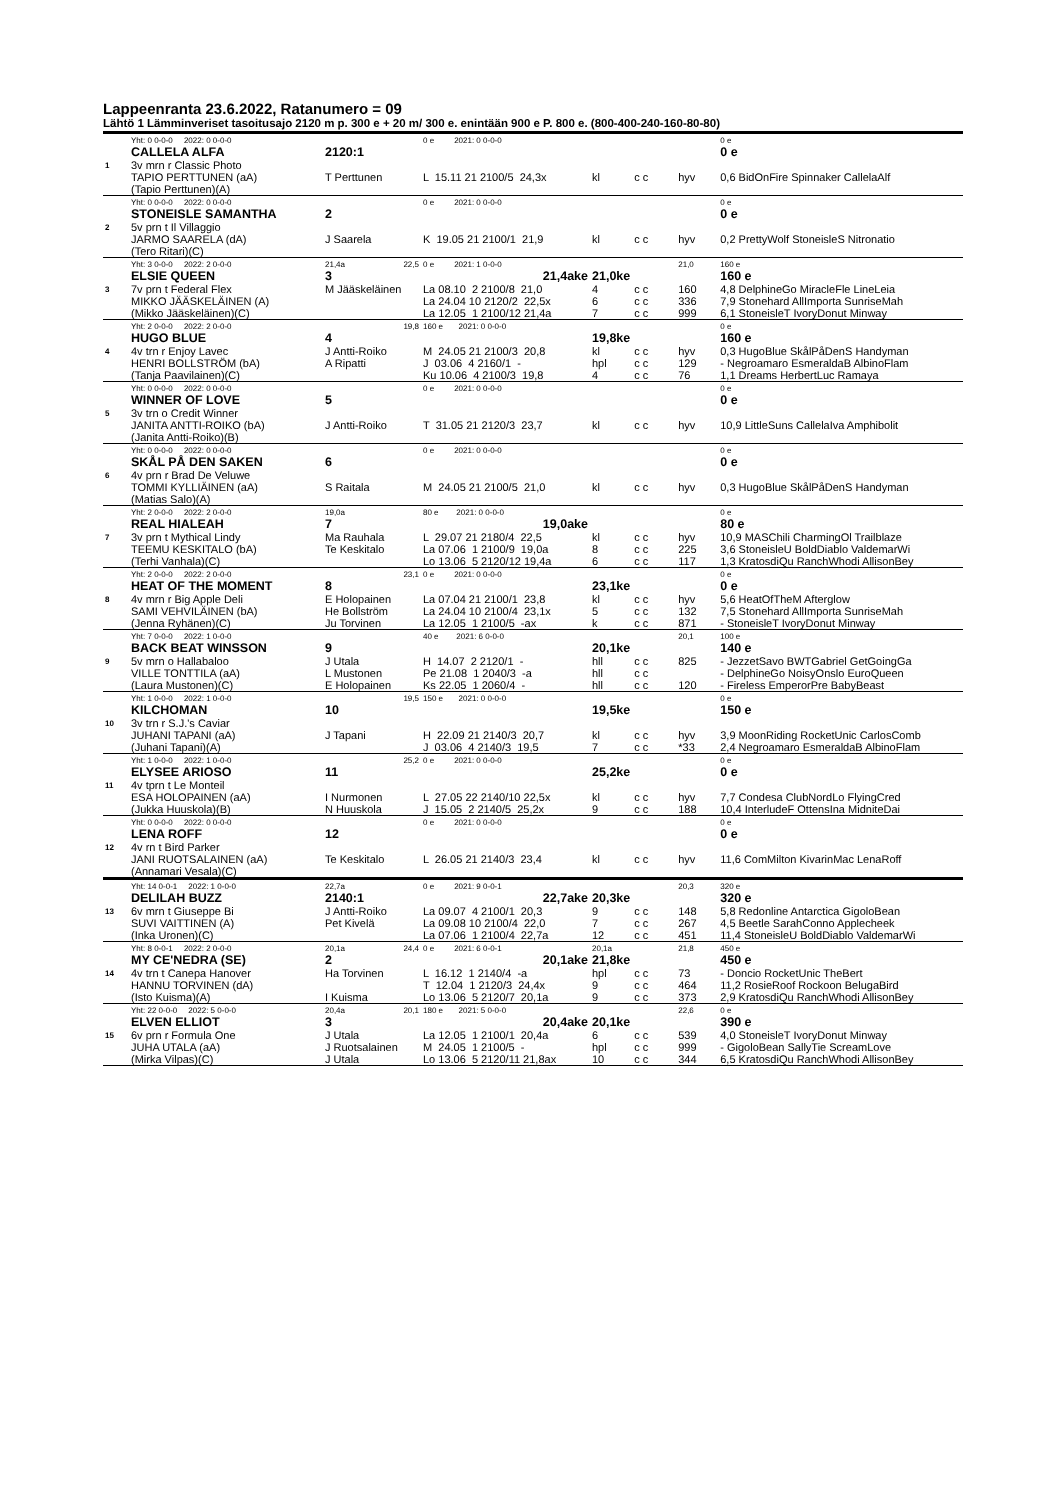Lappeenranta 23.6.2022, Ratanumero = 09
Lähtö 1 Lämminveriset tasoitusajo 2120 m p. 300 e + 20 m/ 300 e. enintään 900 e P. 800 e. (800-400-240-160-80-80)
| 1 | Yht: 0 0-0-0 2022: 0 0-0-0 | | | 0 e 2021: 0 0-0-0 | | | | 0 e |
| | CALLELA ALFA | 2120:1 | | | | | | 0 e |
| | 3v mrn r Classic Photo | | | | | | | |
| | TAPIO PERTTUNEN (aA) | T Perttunen | | L 15.11 21 2100/5 24,3x | kl | c c | hyv | 0,6 BidOnFire Spinnaker CallelaAlf |
| | (Tapio Perttunen)(A) | | | | | | | |
| 2 | Yht: 0 0-0-0 2022: 0 0-0-0 | | | 0 e 2021: 0 0-0-0 | | | | 0 e |
| | STONEISLE SAMANTHA | 2 | | | | | | 0 e |
| | 5v prn t Il Villaggio | | | | | | | |
| | JARMO SAARELA (dA) | J Saarela | | K 19.05 21 2100/1 21,9 | kl | c c | hyv | 0,2 PrettyWolf StoneisleS Nitronatio |
| | (Tero Ritari)(C) | | | | | | | |
| 3 | Yht: 3 0-0-0 2022: 2 0-0-0 | 21,4a | 22,5 | 0 e 2021: 1 0-0-0 | | | 21,0 | 160 e |
| | ELSIE QUEEN | 3 | | 21,4ake | 21,0ke | | | 160 e |
| | 7v prn t Federal Flex | M Jääskeläinen | | La 08.10 2 2100/8 21,0 | 4 | c c | 160 | 4,8 DelphineGo MiracleFle LineLeia |
| | MIKKO JÄÄSKELÄINEN (A) | | | La 24.04 10 2120/2 22,5x | 6 | c c | 336 | 7,9 Stonehard AllImporta SunriseMah |
| | (Mikko Jääskeläinen)(C) | | | La 12.05 1 2100/12 21,4a | 7 | c c | 999 | 6,1 StoneisleT IvoryDonut Minway |
| 4 | Yht: 2 0-0-0 2022: 2 0-0-0 | | 19,8 | 160 e 2021: 0 0-0-0 | | | | 0 e |
| | HUGO BLUE | 4 | | | 19,8ke | | | 160 e |
| | 4v trn r Enjoy Lavec | J Antti-Roiko | | M 24.05 21 2100/3 20,8 | kl | c c | hyv | 0,3 HugoBlue SkålPåDenS Handyman |
| | HENRI BOLLSTRÖM (bA) | A Ripatti | | J 03.06 4 2160/1 - | hpl | c c | 129 | - Negroamaro EsmeraldaB AlbinoFlam |
| | (Tanja Paavilainen)(C) | | | Ku 10.06 4 2100/3 19,8 | 4 | c c | 76 | 1,1 Dreams HerbertLuc Ramaya |
| 5 | Yht: 0 0-0-0 2022: 0 0-0-0 | | | 0 e 2021: 0 0-0-0 | | | | 0 e |
| | WINNER OF LOVE | 5 | | | | | | 0 e |
| | 3v trn o Credit Winner | | | | | | | |
| | JANITA ANTTI-ROIKO (bA) | J Antti-Roiko | | T 31.05 21 2120/3 23,7 | kl | c c | hyv | 10,9 LittleSuns CallelaIva Amphibolit |
| | (Janita Antti-Roiko)(B) | | | | | | | |
| 6 | Yht: 0 0-0-0 2022: 0 0-0-0 | | | 0 e 2021: 0 0-0-0 | | | | 0 e |
| | SKÅL PÅ DEN SAKEN | 6 | | | | | | 0 e |
| | 4v prn r Brad De Veluwe | | | | | | | |
| | TOMMI KYLLIÄINEN (aA) | S Raitala | | M 24.05 21 2100/5 21,0 | kl | c c | hyv | 0,3 HugoBlue SkålPåDenS Handyman |
| | (Matias Salo)(A) | | | | | | | |
| 7 | Yht: 2 0-0-0 2022: 2 0-0-0 | 19,0a | | 80 e 2021: 0 0-0-0 | | | | 0 e |
| | REAL HIALEAH | 7 | | 19,0ake | | | | 80 e |
| | 3v prn t Mythical Lindy | Ma Rauhala | | L 29.07 21 2180/4 22,5 | kl | c c | hyv | 10,9 MASChili CharmingOl Trailblaze |
| | TEEMU KESKITALO (bA) | Te Keskitalo | | La 07.06 1 2100/9 19,0a | 8 | c c | 225 | 3,6 StoneisleU BoldDiablo ValdemarWi |
| | (Terhi Vanhala)(C) | | | Lo 13.06 5 2120/12 19,4a | 6 | c c | 117 | 1,3 KratosdiQu RanchWhodi AllisonBey |
| 8 | Yht: 2 0-0-0 2022: 2 0-0-0 | | 23,1 | 0 e 2021: 0 0-0-0 | | | | 0 e |
| | HEAT OF THE MOMENT | 8 | | | 23,1ke | | | 0 e |
| | 4v mrn r Big Apple Deli | E Holopainen | | La 07.04 21 2100/1 23,8 | kl | c c | hyv | 5,6 HeatOfTheM Afterglow |
| | SAMI VEHVILÄINEN (bA) | He Bollström | | La 24.04 10 2100/4 23,1x | 5 | c c | 132 | 7,5 Stonehard AllImporta SunriseMah |
| | (Jenna Ryhänen)(C) | Ju Torvinen | | La 12.05 1 2100/5 -ax | k | c c | 871 | - StoneisleT IvoryDonut Minway |
| 9 | Yht: 7 0-0-0 2022: 1 0-0-0 | | | 40 e 2021: 6 0-0-0 | | | 20,1 | 100 e |
| | BACK BEAT WINSSON | 9 | | | 20,1ke | | | 140 e |
| | 5v mrn o Hallabaloo | J Utala | | H 14.07 2 2120/1 - | hll | c c | 825 | - JezzetSavo BWTGabriel GetGoingGa |
| | VILLE TONTTILA (aA) | L Mustonen | | Pe 21.08 1 2040/3 -a | hll | c c | | - DelphineGo NoisyOnslo EuroQueen |
| | (Laura Mustonen)(C) | E Holopainen | | Ks 22.05 1 2060/4 - | hll | c c | 120 | - Fireless EmperorPre BabyBeast |
| 10 | Yht: 1 0-0-0 2022: 1 0-0-0 | | 19,5 | 150 e 2021: 0 0-0-0 | | | | 0 e |
| | KILCHOMAN | 10 | | | 19,5ke | | | 150 e |
| | 3v trn r S.J.'s Caviar | | | | | | | |
| | JUHANI TAPANI (aA) | J Tapani | | H 22.09 21 2140/3 20,7 | kl | c c | hyv | 3,9 MoonRiding RocketUnic CarlosComb |
| | (Juhani Tapani)(A) | | | J 03.06 4 2140/3 19,5 | 7 | c c | *33 | 2,4 Negroamaro EsmeraldaB AlbinoFlam |
| 11 | Yht: 1 0-0-0 2022: 1 0-0-0 | | 25,2 | 0 e 2021: 0 0-0-0 | | | | 0 e |
| | ELYSEE ARIOSO | 11 | | | 25,2ke | | | 0 e |
| | 4v tprn t Le Monteil | | | | | | | |
| | ESA HOLOPAINEN (aA) | I Nurmonen | | L 27.05 22 2140/10 22,5x | kl | c c | hyv | 7,7 Condesa ClubNordLo FlyingCred |
| | (Jukka Huuskola)(B) | N Huuskola | | J 15.05 2 2140/5 25,2x | 9 | c c | 188 | 10,4 InterludeF OttensIna MidniteDai |
| 12 | Yht: 0 0-0-0 2022: 0 0-0-0 | | | 0 e 2021: 0 0-0-0 | | | | 0 e |
| | LENA ROFF | 12 | | | | | | 0 e |
| | 4v rn t Bird Parker | | | | | | | |
| | JANI RUOTSALAINEN (aA) | Te Keskitalo | | L 26.05 21 2140/3 23,4 | kl | c c | hyv | 11,6 ComMilton KivarinMac LenaRoff |
| | (Annamari Vesala)(C) | | | | | | | |
| 13 | Yht: 14 0-0-1 2022: 1 0-0-0 | 22,7a | | 0 e 2021: 9 0-0-1 | | | 20,3 | 320 e |
| | DELILAH BUZZ | 2140:1 | | 22,7ake | 20,3ke | | | 320 e |
| | 6v mrn t Giuseppe Bi | J Antti-Roiko | | La 09.07 4 2100/1 20,3 | 9 | c c | 148 | 5,8 Redonline Antarctica GigoloBean |
| | SUVI VAITTINEN (A) | Pet Kivelä | | La 09.08 10 2100/4 22,0 | 7 | c c | 267 | 4,5 Beetle SarahConno Applecheek |
| | (Inka Uronen)(C) | | | La 07.06 1 2100/4 22,7a | 12 | c c | 451 | 11,4 StoneisleU BoldDiablo ValdemarWi |
| 14 | Yht: 8 0-0-1 2022: 2 0-0-0 | 20,1a | 24,4 | 0 e 2021: 6 0-0-1 | 20,1a | | 21,8 | 450 e |
| | MY CE'NEDRA (SE) | 2 | | 20,1ake | 21,8ke | | | 450 e |
| | 4v trn t Canepa Hanover | Ha Torvinen | | L 16.12 1 2140/4 -a | hpl | c c | 73 | - Doncio RocketUnic TheBert |
| | HANNU TORVINEN (dA) | | | T 12.04 1 2120/3 24,4x | 9 | c c | 464 | 11,2 RosieRoof Rockoon BelugaBird |
| | (Isto Kuisma)(A) | I Kuisma | | Lo 13.06 5 2120/7 20,1a | 9 | c c | 373 | 2,9 KratosdiQu RanchWhodi AllisonBey |
| 15 | Yht: 22 0-0-0 2022: 5 0-0-0 | 20,4a | 20,1 | 180 e 2021: 5 0-0-0 | | | 22,6 | 0 e |
| | ELVEN ELLIOT | 3 | | 20,4ake | 20,1ke | | | 390 e |
| | 6v prn r Formula One | J Utala | | La 12.05 1 2100/1 20,4a | 6 | c c | 539 | 4,0 StoneisleT IvoryDonut Minway |
| | JUHA UTALA (aA) | J Ruotsalainen | | M 24.05 1 2100/5 - | hpl | c c | 999 | - GigoloBean SallyTie ScreamLove |
| | (Mirka Vilpas)(C) | J Utala | | Lo 13.06 5 2120/11 21,8ax | 10 | c c | 344 | 6,5 KratosdiQu RanchWhodi AllisonBey |